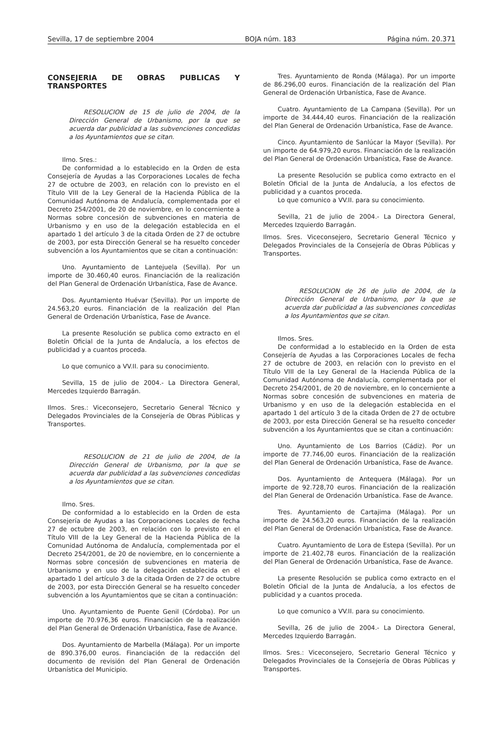Sevilla, 17 de septiembre 2004 BOJA núm. 183 Página núm. 20.371
CONSEJERIA DE OBRAS PUBLICAS Y TRANSPORTES
RESOLUCION de 15 de julio de 2004, de la Dirección General de Urbanismo, por la que se acuerda dar publicidad a las subvenciones concedidas a los Ayuntamientos que se citan.
Ilmo. Sres.:
De conformidad a lo establecido en la Orden de esta Consejería de Ayudas a las Corporaciones Locales de fecha 27 de octubre de 2003, en relación con lo previsto en el Título VIII de la Ley General de la Hacienda Pública de la Comunidad Autónoma de Andalucía, complementada por el Decreto 254/2001, de 20 de noviembre, en lo concerniente a Normas sobre concesión de subvenciones en materia de Urbanismo y en uso de la delegación establecida en el apartado 1 del artículo 3 de la citada Orden de 27 de octubre de 2003, por esta Dirección General se ha resuelto conceder subvención a los Ayuntamientos que se citan a continuación:
Uno. Ayuntamiento de Lantejuela (Sevilla). Por un importe de 30.460,40 euros. Financiación de la realización del Plan General de Ordenación Urbanística, Fase de Avance.
Dos. Ayuntamiento Huévar (Sevilla). Por un importe de 24.563,20 euros. Financiación de la realización del Plan General de Ordenación Urbanística, Fase de Avance.
La presente Resolución se publica como extracto en el Boletín Oficial de la Junta de Andalucía, a los efectos de publicidad y a cuantos proceda.
Lo que comunico a VV.II. para su conocimiento.
Sevilla, 15 de julio de 2004.- La Directora General, Mercedes Izquierdo Barragán.
Ilmos. Sres.: Viceconsejero, Secretario General Técnico y Delegados Provinciales de la Consejería de Obras Públicas y Transportes.
RESOLUCION de 21 de julio de 2004, de la Dirección General de Urbanismo, por la que se acuerda dar publicidad a las subvenciones concedidas a los Ayuntamientos que se citan.
Ilmo. Sres.
De conformidad a lo establecido en la Orden de esta Consejería de Ayudas a las Corporaciones Locales de fecha 27 de octubre de 2003, en relación con lo previsto en el Título VIII de la Ley General de la Hacienda Pública de la Comunidad Autónoma de Andalucía, complementada por el Decreto 254/2001, de 20 de noviembre, en lo concerniente a Normas sobre concesión de subvenciones en materia de Urbanismo y en uso de la delegación establecida en el apartado 1 del artículo 3 de la citada Orden de 27 de octubre de 2003, por esta Dirección General se ha resuelto conceder subvención a los Ayuntamientos que se citan a continuación:
Uno. Ayuntamiento de Puente Genil (Córdoba). Por un importe de 70.976,36 euros. Financiación de la realización del Plan General de Ordenación Urbanística, Fase de Avance.
Dos. Ayuntamiento de Marbella (Málaga). Por un importe de 890.376,00 euros. Financiación de la redacción del documento de revisión del Plan General de Ordenación Urbanística del Municipio.
Tres. Ayuntamiento de Ronda (Málaga). Por un importe de 86.296,00 euros. Financiación de la realización del Plan General de Ordenación Urbanística, Fase de Avance.
Cuatro. Ayuntamiento de La Campana (Sevilla). Por un importe de 34.444,40 euros. Financiación de la realización del Plan General de Ordenación Urbanística, Fase de Avance.
Cinco. Ayuntamiento de Sanlúcar la Mayor (Sevilla). Por un importe de 64.979,20 euros. Financiación de la realización del Plan General de Ordenación Urbanística, Fase de Avance.
La presente Resolución se publica como extracto en el Boletín Oficial de la Junta de Andalucía, a los efectos de publicidad y a cuantos proceda.
Lo que comunico a VV.II. para su conocimiento.
Sevilla, 21 de julio de 2004.- La Directora General, Mercedes Izquierdo Barragán.
Ilmos. Sres. Viceconsejero, Secretario General Técnico y Delegados Provinciales de la Consejería de Obras Públicas y Transportes.
RESOLUCION de 26 de julio de 2004, de la Dirección General de Urbanismo, por la que se acuerda dar publicidad a las subvenciones concedidas a los Ayuntamientos que se citan.
Ilmos. Sres.
De conformidad a lo establecido en la Orden de esta Consejería de Ayudas a las Corporaciones Locales de fecha 27 de octubre de 2003, en relación con lo previsto en el Título VIII de la Ley General de la Hacienda Pública de la Comunidad Autónoma de Andalucía, complementada por el Decreto 254/2001, de 20 de noviembre, en lo concerniente a Normas sobre concesión de subvenciones en materia de Urbanismo y en uso de la delegación establecida en el apartado 1 del artículo 3 de la citada Orden de 27 de octubre de 2003, por esta Dirección General se ha resuelto conceder subvención a los Ayuntamientos que se citan a continuación:
Uno. Ayuntamiento de Los Barrios (Cádiz). Por un importe de 77.746,00 euros. Financiación de la realización del Plan General de Ordenación Urbanística, Fase de Avance.
Dos. Ayuntamiento de Antequera (Málaga). Por un importe de 92.728,70 euros. Financiación de la realización del Plan General de Ordenación Urbanística. Fase de Avance.
Tres. Ayuntamiento de Cartajima (Málaga). Por un importe de 24.563,20 euros. Financiación de la realización del Plan General de Ordenación Urbanística, Fase de Avance.
Cuatro. Ayuntamiento de Lora de Estepa (Sevilla). Por un importe de 21.402,78 euros. Financiación de la realización del Plan General de Ordenación Urbanística, Fase de Avance.
La presente Resolución se publica como extracto en el Boletín Oficial de la Junta de Andalucía, a los efectos de publicidad y a cuantos proceda.
Lo que comunico a VV.II. para su conocimiento.
Sevilla, 26 de julio de 2004.- La Directora General, Mercedes Izquierdo Barragán.
Ilmos. Sres.: Viceconsejero, Secretario General Técnico y Delegados Provinciales de la Consejería de Obras Públicas y Transportes.